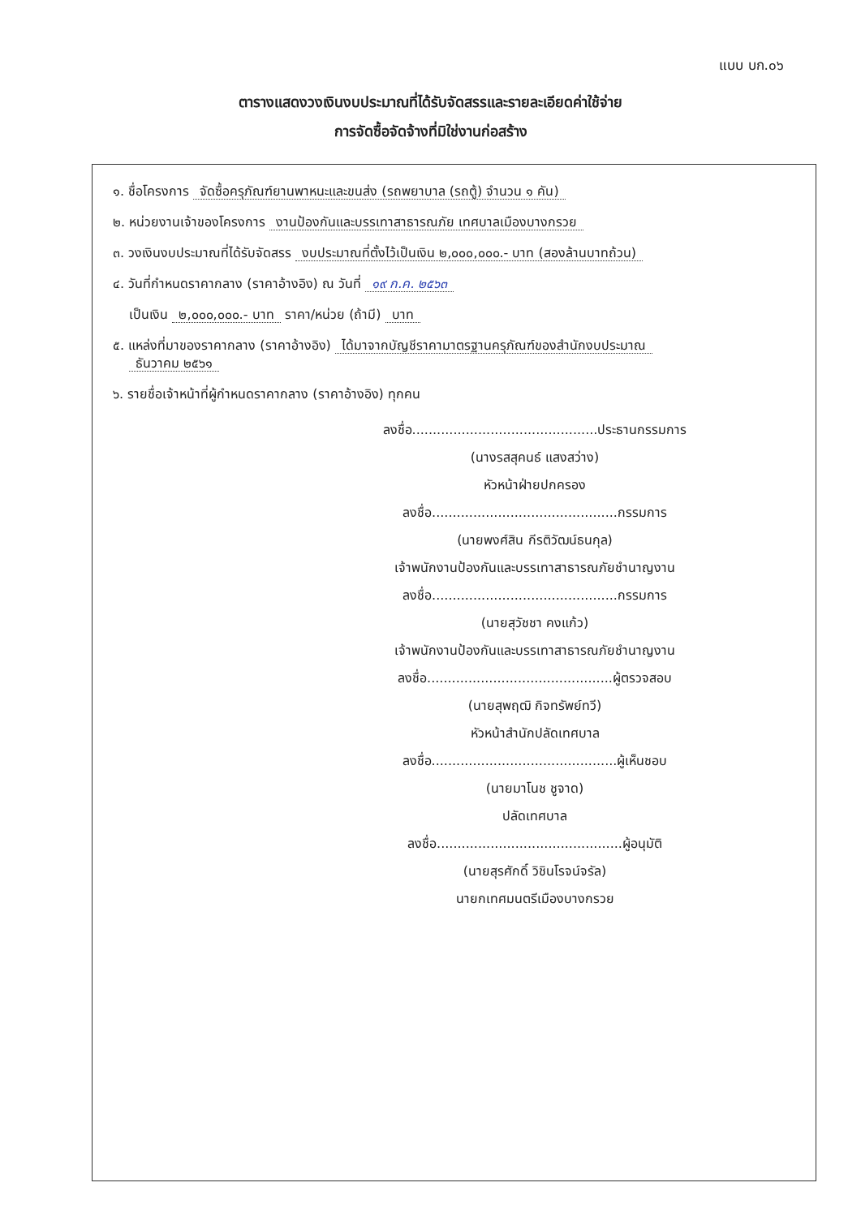แบบ บก.๐๖
ตารางแสดงวงเงินงบประมาณที่ได้รับจัดสรรและรายละเอียดค่าใช้จ่าย
การจัดซื้อจัดจ้างที่มิใช่งานก่อสร้าง
๑. ชื่อโครงการ จัดซื้อครุภัณฑ์ยานพาหนะและขนส่ง (รถพยาบาล (รถตู้) จำนวน ๑ คัน)
๒. หน่วยงานเจ้าของโครงการ งานป้องกันและบรรเทาสาธารณภัย เทศบาลเมืองบางกรวย
๓. วงเงินงบประมาณที่ได้รับจัดสรร งบประมาณที่ตั้งไว้เป็นเงิน ๒,๐๐๐,๐๐๐.- บาท (สองล้านบาทถ้วน)
๔. วันที่กำหนดราคากลาง (ราคาอ้างอิง) ณ วันที่ ๑๙ ก.ค. ๒๕๖๓
เป็นเงิน ๒,๐๐๐,๐๐๐.- บาท ราคา/หน่วย (ถ้ามี) บาท
๕. แหล่งที่มาของราคากลาง (ราคาอ้างอิง) ได้มาจากบัญชีราคามาตรฐานครุภัณฑ์ของสำนักงบประมาณ
ธันวาคม ๒๕๖๑
๖. รายชื่อเจ้าหน้าที่ผู้กำหนดราคากลาง (ราคาอ้างอิง) ทุกคน
ลงชื่อ.............................................ประธานกรรมการ
(นางรสสุคนธ์ แสงสว่าง)
หัวหน้าฝ่ายปกครอง
ลงชื่อ.............................................กรรมการ
(นายพงศ์สิน กีรติวัฒน์ธนกุล)
เจ้าพนักงานป้องกันและบรรเทาสาธารณภัยชำนาญงาน
ลงชื่อ.............................................กรรมการ
(นายสุวัชชา คงแก้ว)
เจ้าพนักงานป้องกันและบรรเทาสาธารณภัยชำนาญงาน
ลงชื่อ.............................................ผู้ตรวจสอบ
(นายสุพฤฒิ กิจทรัพย์ทวี)
หัวหน้าสำนักปลัดเทศบาล
ลงชื่อ.............................................ผู้เห็นชอบ
(นายมาโนช ชูจาด)
ปลัดเทศบาล
ลงชื่อ.............................................ผู้อนุมัติ
(นายสุรศักดิ์ วิชินโรจน์จรัล)
นายกเทศมนตรีเมืองบางกรวย